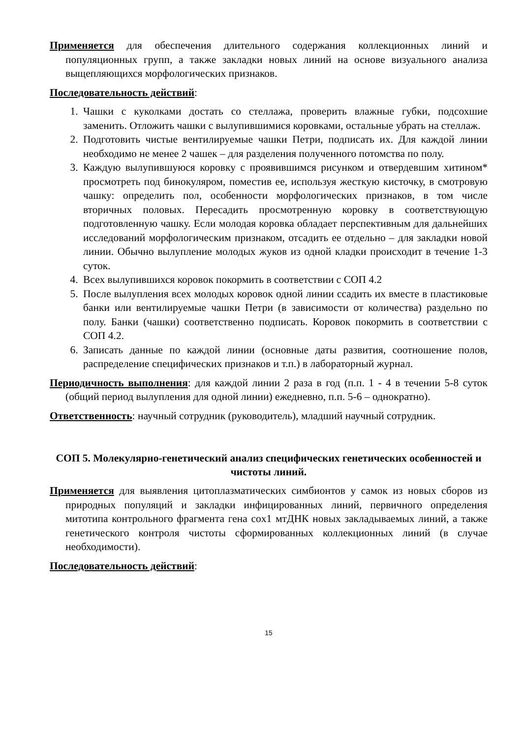Применяется для обеспечения длительного содержания коллекционных линий и популяционных групп, а также закладки новых линий на основе визуального анализа выщепляющихся морфологических признаков.
Последовательность действий:
1. Чашки с куколками достать со стеллажа, проверить влажные губки, подсохшие заменить. Отложить чашки с вылупившимися коровками, остальные убрать на стеллаж.
2. Подготовить чистые вентилируемые чашки Петри, подписать их. Для каждой линии необходимо не менее 2 чашек – для разделения полученного потомства по полу.
3. Каждую вылупившуюся коровку с проявившимся рисунком и отвердевшим хитином* просмотреть под бинокуляром, поместив ее, используя жесткую кисточку, в смотровую чашку: определить пол, особенности морфологических признаков, в том числе вторичных половых. Пересадить просмотренную коровку в соответствующую подготовленную чашку. Если молодая коровка обладает перспективным для дальнейших исследований морфологическим признаком, отсадить ее отдельно – для закладки новой линии. Обычно вылупление молодых жуков из одной кладки происходит в течение 1-3 суток.
4. Всех вылупившихся коровок покормить в соответствии с СОП 4.2
5. После вылупления всех молодых коровок одной линии ссадить их вместе в пластиковые банки или вентилируемые чашки Петри (в зависимости от количества) раздельно по полу. Банки (чашки) соответственно подписать. Коровок покормить в соответствии с СОП 4.2.
6. Записать данные по каждой линии (основные даты развития, соотношение полов, распределение специфических признаков и т.п.) в лабораторный журнал.
Периодичность выполнения: для каждой линии 2 раза в год (п.п. 1 - 4 в течении 5-8 суток (общий период вылупления для одной линии) ежедневно, п.п. 5-6 – однократно).
Ответственность: научный сотрудник (руководитель), младший научный сотрудник.
СОП 5. Молекулярно-генетический анализ специфических генетических особенностей и чистоты линий.
Применяется для выявления цитоплазматических симбионтов у самок из новых сборов из природных популяций и закладки инфицированных линий, первичного определения митотипа контрольного фрагмента гена cox1 мтДНК новых закладываемых линий, а также генетического контроля чистоты сформированных коллекционных линий (в случае необходимости).
Последовательность действий:
15